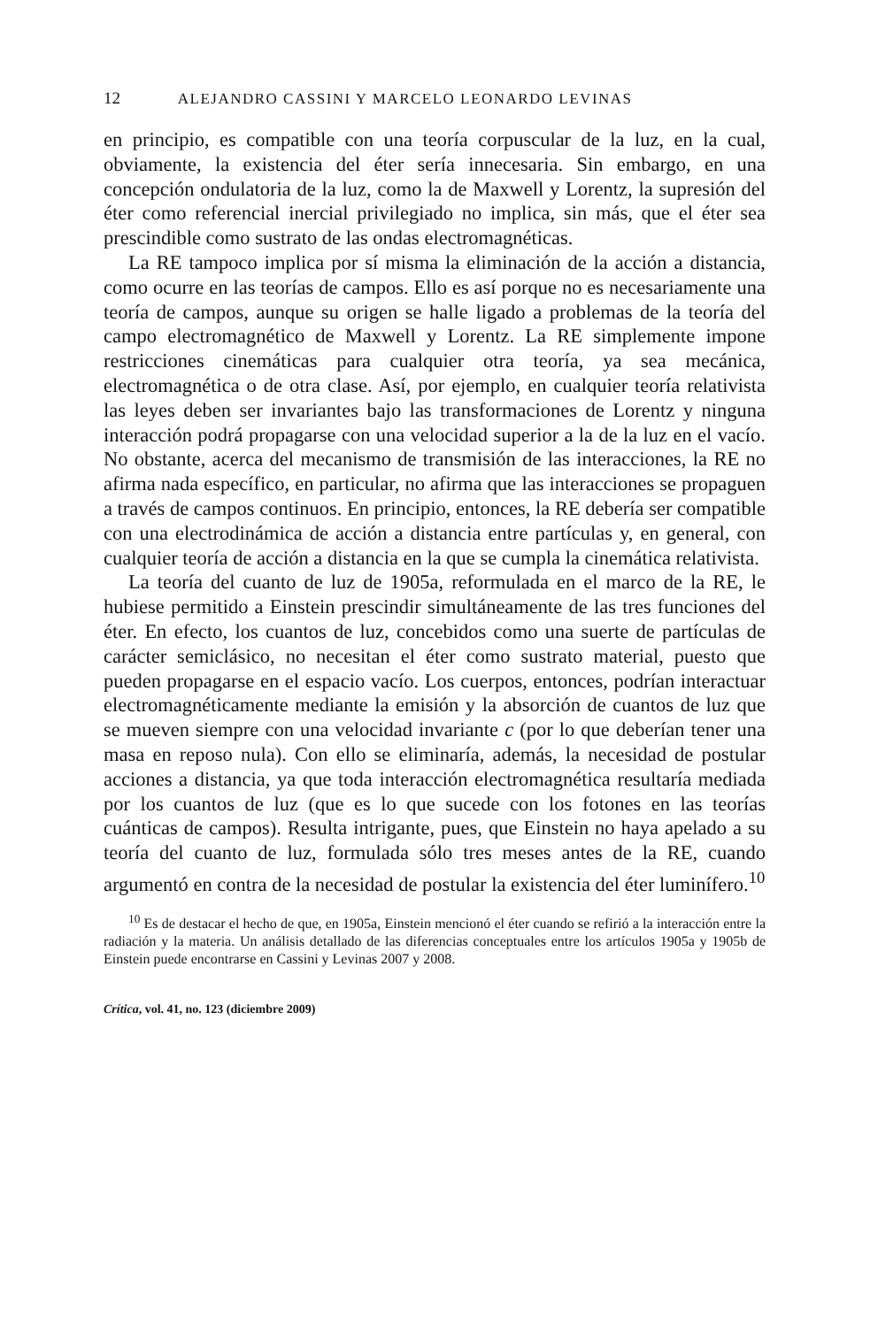12 ALEJANDRO CASSINI Y MARCELO LEONARDO LEVINAS
en principio, es compatible con una teoría corpuscular de la luz, en la cual, obviamente, la existencia del éter sería innecesaria. Sin embargo, en una concepción ondulatoria de la luz, como la de Maxwell y Lorentz, la supresión del éter como referencial inercial privilegiado no implica, sin más, que el éter sea prescindible como sustrato de las ondas electromagnéticas.
La RE tampoco implica por sí misma la eliminación de la acción a distancia, como ocurre en las teorías de campos. Ello es así porque no es necesariamente una teoría de campos, aunque su origen se halle ligado a problemas de la teoría del campo electromagnético de Maxwell y Lorentz. La RE simplemente impone restricciones cinemáticas para cualquier otra teoría, ya sea mecánica, electromagnética o de otra clase. Así, por ejemplo, en cualquier teoría relativista las leyes deben ser invariantes bajo las transformaciones de Lorentz y ninguna interacción podrá propagarse con una velocidad superior a la de la luz en el vacío. No obstante, acerca del mecanismo de transmisión de las interacciones, la RE no afirma nada específico, en particular, no afirma que las interacciones se propaguen a través de campos continuos. En principio, entonces, la RE debería ser compatible con una electrodinámica de acción a distancia entre partículas y, en general, con cualquier teoría de acción a distancia en la que se cumpla la cinemática relativista.
La teoría del cuanto de luz de 1905a, reformulada en el marco de la RE, le hubiese permitido a Einstein prescindir simultáneamente de las tres funciones del éter. En efecto, los cuantos de luz, concebidos como una suerte de partículas de carácter semiclásico, no necesitan el éter como sustrato material, puesto que pueden propagarse en el espacio vacío. Los cuerpos, entonces, podrían interactuar electromagnéticamente mediante la emisión y la absorción de cuantos de luz que se mueven siempre con una velocidad invariante c (por lo que deberían tener una masa en reposo nula). Con ello se eliminaría, además, la necesidad de postular acciones a distancia, ya que toda interacción electromagnética resultaría mediada por los cuantos de luz (que es lo que sucede con los fotones en las teorías cuánticas de campos). Resulta intrigante, pues, que Einstein no haya apelado a su teoría del cuanto de luz, formulada sólo tres meses antes de la RE, cuando argumentó en contra de la necesidad de postular la existencia del éter luminífero.<sup>10</sup>
<sup>10</sup> Es de destacar el hecho de que, en 1905a, Einstein mencionó el éter cuando se refirió a la interacción entre la radiación y la materia. Un análisis detallado de las diferencias conceptuales entre los artículos 1905a y 1905b de Einstein puede encontrarse en Cassini y Levinas 2007 y 2008.
Crítica, vol. 41, no. 123 (diciembre 2009)